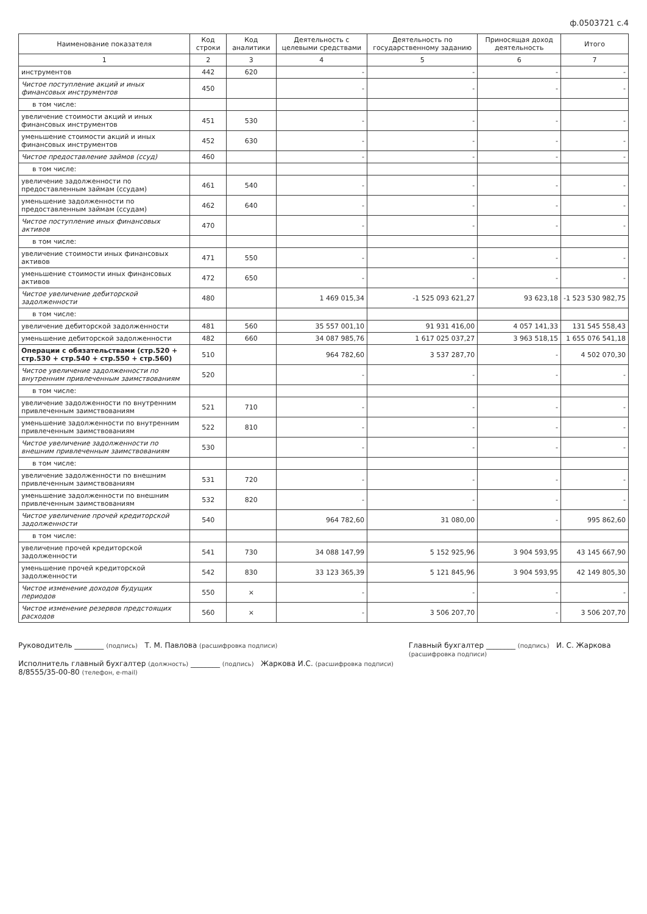ф.0503721 с.4
| Наименование показателя | Код строки | Код аналитики | Деятельность с целевыми средствами | Деятельность по государственному заданию | Приносящая доход деятельность | Итого |
| --- | --- | --- | --- | --- | --- | --- |
| 1 | 2 | 3 | 4 | 5 | 6 | 7 |
| инструментов | 442 | 620 | - | - | - | - |
| Чистое поступление акций и иных финансовых инструментов | 450 | | - | - | - | - |
| в том числе: | | | | | | |
| увеличение стоимости акций и иных финансовых инструментов | 451 | 530 | - | - | - | - |
| уменьшение стоимости акций и иных финансовых инструментов | 452 | 630 | - | - | - | - |
| Чистое предоставление займов (ссуд) | 460 | | - | - | - | - |
| в том числе: | | | | | | |
| увеличение задолженности по предоставленным займам (ссудам) | 461 | 540 | - | - | - | - |
| уменьшение задолженности по предоставленным займам (ссудам) | 462 | 640 | - | - | - | - |
| Чистое поступление иных финансовых активов | 470 | | - | - | - | - |
| в том числе: | | | | | | |
| увеличение стоимости иных финансовых активов | 471 | 550 | - | - | - | - |
| уменьшение стоимости иных финансовых активов | 472 | 650 | - | - | - | - |
| Чистое увеличение дебиторской задолженности | 480 | | 1 469 015,34 | -1 525 093 621,27 | 93 623,18 | -1 523 530 982,75 |
| в том числе: | | | | | | |
| увеличение дебиторской задолженности | 481 | 560 | 35 557 001,10 | 91 931 416,00 | 4 057 141,33 | 131 545 558,43 |
| уменьшение дебиторской задолженности | 482 | 660 | 34 087 985,76 | 1 617 025 037,27 | 3 963 518,15 | 1 655 076 541,18 |
| Операции с обязательствами (стр.520 + стр.530 + стр.540 + стр.550 + стр.560) | 510 | | 964 782,60 | 3 537 287,70 | - | 4 502 070,30 |
| Чистое увеличение задолженности по внутренним привлеченным заимствованиям | 520 | | - | - | - | - |
| в том числе: | | | | | | |
| увеличение задолженности по внутренним привлеченным заимствованиям | 521 | 710 | - | - | - | - |
| уменьшение задолженности по внутренним привлеченным заимствованиям | 522 | 810 | - | - | - | - |
| Чистое увеличение задолженности по внешним привлеченным заимствованиям | 530 | | - | - | - | - |
| в том числе: | | | | | | |
| увеличение задолженности по внешним привлеченным заимствованиям | 531 | 720 | - | - | - | - |
| уменьшение задолженности по внешним привлеченным заимствованиям | 532 | 820 | - | - | - | - |
| Чистое увеличение прочей кредиторской задолженности | 540 | | 964 782,60 | 31 080,00 | - | 995 862,60 |
| в том числе: | | | | | | |
| увеличение прочей кредиторской задолженности | 541 | 730 | 34 088 147,99 | 5 152 925,96 | 3 904 593,95 | 43 145 667,90 |
| уменьшение прочей кредиторской задолженности | 542 | 830 | 33 123 365,39 | 5 121 845,96 | 3 904 593,95 | 42 149 805,30 |
| Чистое изменение доходов будущих периодов | 550 | × | - | - | - | - |
| Чистое изменение резервов предстоящих расходов | 560 | × | - | 3 506 207,70 | - | 3 506 207,70 |
Руководитель ________ (подпись) Т. М. Павлова (расшифровка подписи)
Исполнитель главный бухгалтер (должность) ________ (подпись) Жаркова И.С. (расшифровка подписи) 8/8555/35-00-80 (телефон, e-mail)
Главный бухгалтер ________ (подпись) И. С. Жаркова (расшифровка подписи)